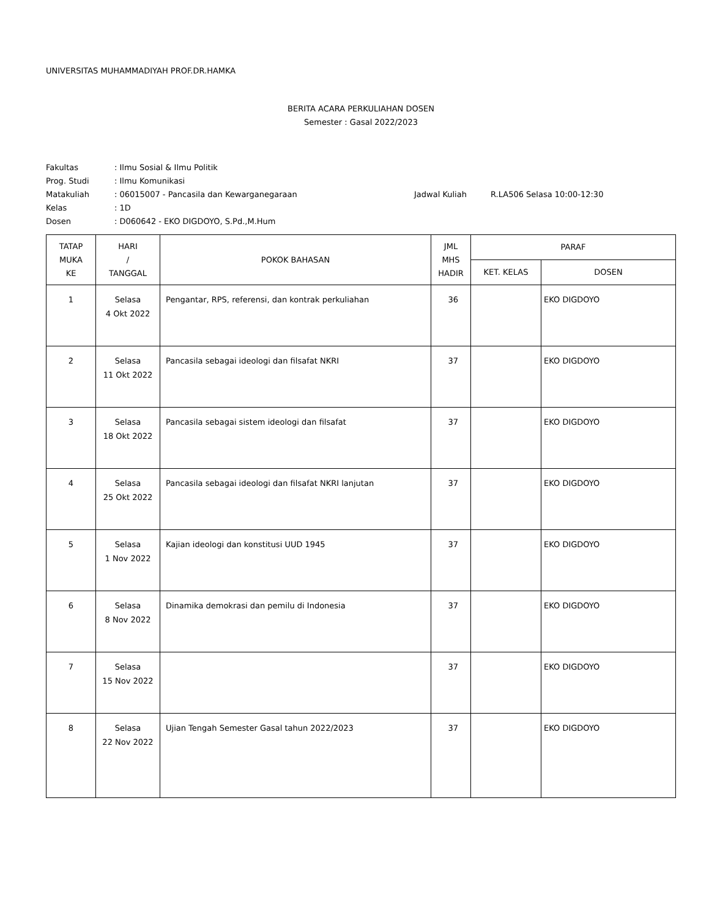UNIVERSITAS MUHAMMADIYAH PROF.DR.HAMKA
BERITA ACARA PERKULIAHAN DOSEN
Semester : Gasal 2022/2023
Fakultas
: Ilmu Sosial & Ilmu Politik
Prog. Studi
: Ilmu Komunikasi
Matakuliah
: 06015007 - Pancasila dan Kewarganegaraan
Jadwal Kuliah
R.LA506 Selasa 10:00-12:30
Kelas
: 1D
Dosen
: D060642 - EKO DIGDOYO, S.Pd.,M.Hum
| TATAP MUKA KE | HARI / TANGGAL | POKOK BAHASAN | JML MHS HADIR | PARAF | |
| --- | --- | --- | --- | --- | --- |
| | | | | KET. KELAS | DOSEN |
| 1 | Selasa 4 Okt 2022 | Pengantar, RPS, referensi, dan kontrak perkuliahan | 36 | | EKO DIGDOYO |
| 2 | Selasa 11 Okt 2022 | Pancasila sebagai ideologi dan filsafat NKRI | 37 | | EKO DIGDOYO |
| 3 | Selasa 18 Okt 2022 | Pancasila sebagai sistem ideologi dan filsafat | 37 | | EKO DIGDOYO |
| 4 | Selasa 25 Okt 2022 | Pancasila sebagai ideologi dan filsafat NKRI lanjutan | 37 | | EKO DIGDOYO |
| 5 | Selasa 1 Nov 2022 | Kajian ideologi dan konstitusi UUD 1945 | 37 | | EKO DIGDOYO |
| 6 | Selasa 8 Nov 2022 | Dinamika demokrasi dan pemilu di Indonesia | 37 | | EKO DIGDOYO |
| 7 | Selasa 15 Nov 2022 | | 37 | | EKO DIGDOYO |
| 8 | Selasa 22 Nov 2022 | Ujian Tengah Semester Gasal tahun 2022/2023 | 37 | | EKO DIGDOYO |